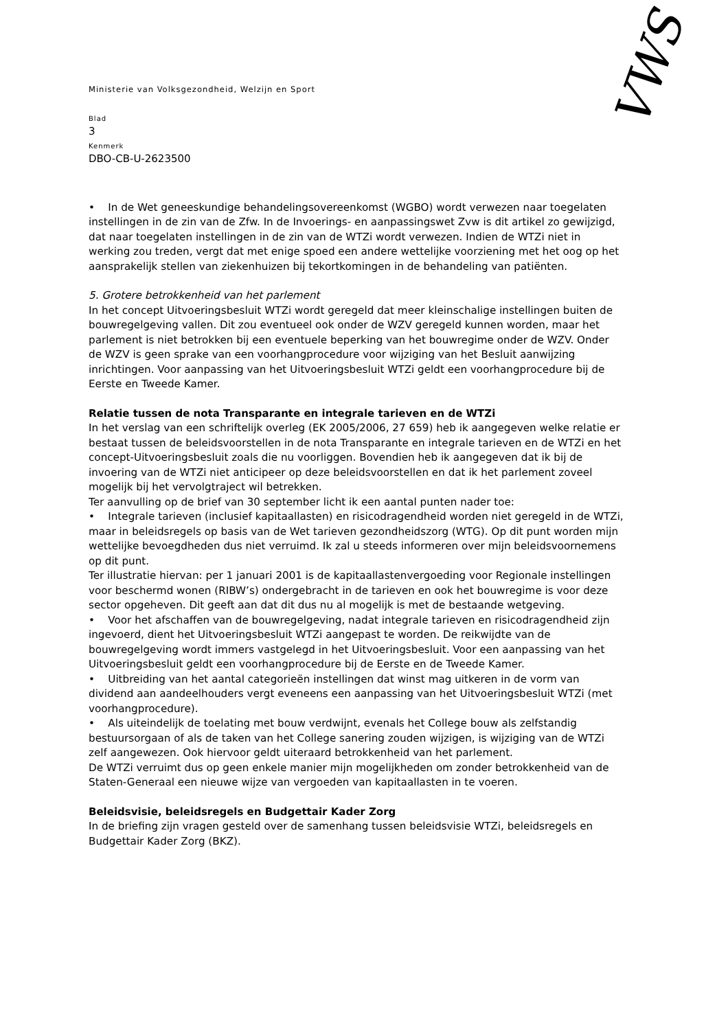VWS
Ministerie van Volksgezondheid, Welzijn en Sport
Blad
3
Kenmerk
DBO-CB-U-2623500
• In de Wet geneeskundige behandelingsovereenkomst (WGBO) wordt verwezen naar toegelaten instellingen in de zin van de Zfw. In de Invoerings- en aanpassingswet Zvw is dit artikel zo gewijzigd, dat naar toegelaten instellingen in de zin van de WTZi wordt verwezen. Indien de WTZi niet in werking zou treden, vergt dat met enige spoed een andere wettelijke voorziening met het oog op het aansprakelijk stellen van ziekenhuizen bij tekortkomingen in de behandeling van patiënten.
5. Grotere betrokkenheid van het parlement
In het concept Uitvoeringsbesluit WTZi wordt geregeld dat meer kleinschalige instellingen buiten de bouwregelgeving vallen. Dit zou eventueel ook onder de WZV geregeld kunnen worden, maar het parlement is niet betrokken bij een eventuele beperking van het bouwregime onder de WZV. Onder de WZV is geen sprake van een voorhangprocedure voor wijziging van het Besluit aanwijzing inrichtingen. Voor aanpassing van het Uitvoeringsbesluit WTZi geldt een voorhangprocedure bij de Eerste en Tweede Kamer.
Relatie tussen de nota Transparante en integrale tarieven en de WTZi
In het verslag van een schriftelijk overleg (EK 2005/2006, 27 659) heb ik aangegeven welke relatie er bestaat tussen de beleidsvoorstellen in de nota Transparante en integrale tarieven en de WTZi en het concept-Uitvoeringsbesluit zoals die nu voorliggen. Bovendien heb ik aangegeven dat ik bij de invoering van de WTZi niet anticipeer op deze beleidsvoorstellen en dat ik het parlement zoveel mogelijk bij het vervolgtraject wil betrekken.
Ter aanvulling op de brief van 30 september licht ik een aantal punten nader toe:
• Integrale tarieven (inclusief kapitaallasten) en risicodragendheid worden niet geregeld in de WTZi, maar in beleidsregels op basis van de Wet tarieven gezondheidszorg (WTG). Op dit punt worden mijn wettelijke bevoegdheden dus niet verruimd. Ik zal u steeds informeren over mijn beleidsvoornemens op dit punt.
Ter illustratie hiervan: per 1 januari 2001 is de kapitaallastenvergoeding voor Regionale instellingen voor beschermd wonen (RIBW’s) ondergebracht in de tarieven en ook het bouwregime is voor deze sector opgeheven. Dit geeft aan dat dit dus nu al mogelijk is met de bestaande wetgeving.
• Voor het afschaffen van de bouwregelgeving, nadat integrale tarieven en risicodragendheid zijn ingevoerd, dient het Uitvoeringsbesluit WTZi aangepast te worden. De reikwijdte van de bouwregelgeving wordt immers vastgelegd in het Uitvoeringsbesluit. Voor een aanpassing van het Uitvoeringsbesluit geldt een voorhangprocedure bij de Eerste en de Tweede Kamer.
• Uitbreiding van het aantal categorieën instellingen dat winst mag uitkeren in de vorm van dividend aan aandeelhouders vergt eveneens een aanpassing van het Uitvoeringsbesluit WTZi (met voorhangprocedure).
• Als uiteindelijk de toelating met bouw verdwijnt, evenals het College bouw als zelfstandig bestuursorgaan of als de taken van het College sanering zouden wijzigen, is wijziging van de WTZi zelf aangewezen. Ook hiervoor geldt uiteraard betrokkenheid van het parlement.
De WTZi verruimt dus op geen enkele manier mijn mogelijkheden om zonder betrokkenheid van de Staten-Generaal een nieuwe wijze van vergoeden van kapitaallasten in te voeren.
Beleidsvisie, beleidsregels en Budgettair Kader Zorg
In de briefing zijn vragen gesteld over de samenhang tussen beleidsvisie WTZi, beleidsregels en Budgettair Kader Zorg (BKZ).